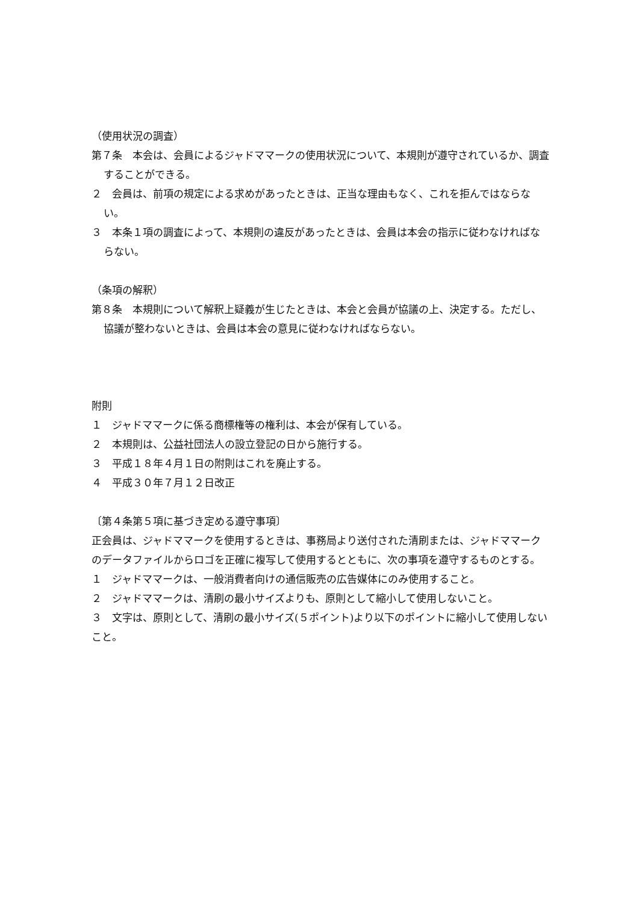（使用状況の調査）
第７条　本会は、会員によるジャドママークの使用状況について、本規則が遵守されているか、調査することができる。
２　会員は、前項の規定による求めがあったときは、正当な理由もなく、これを拒んではならない。
３　本条１項の調査によって、本規則の違反があったときは、会員は本会の指示に従わなければならない。
（条項の解釈）
第８条　本規則について解釈上疑義が生じたときは、本会と会員が協議の上、決定する。ただし、協議が整わないときは、会員は本会の意見に従わなければならない。
附則
１　ジャドママークに係る商標権等の権利は、本会が保有している。
２　本規則は、公益社団法人の設立登記の日から施行する。
３　平成１８年４月１日の附則はこれを廃止する。
４　平成３０年７月１２日改正
〔第４条第５項に基づき定める遵守事項〕
正会員は、ジャドママークを使用するときは、事務局より送付された清刷または、ジャドママークのデータファイルからロゴを正確に複写して使用するとともに、次の事項を遵守するものとする。
１　ジャドママークは、一般消費者向けの通信販売の広告媒体にのみ使用すること。
２　ジャドママークは、清刷の最小サイズよりも、原則として縮小して使用しないこと。
３　文字は、原則として、清刷の最小サイズ(５ポイント)より以下のポイントに縮小して使用しないこと。